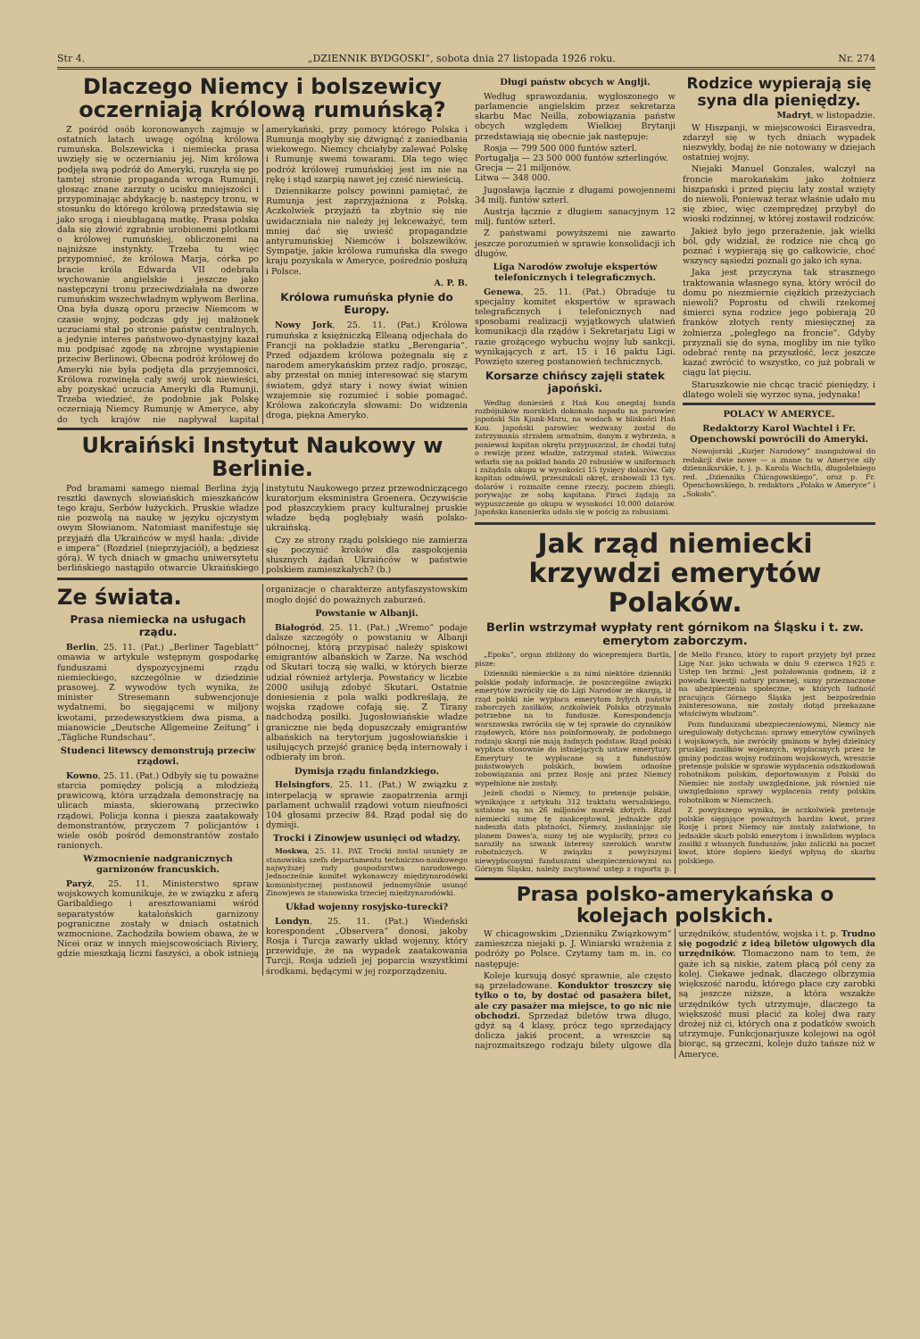Str 4. „DZIENNIK BYDGOSKI“, sobota dnia 27 listopada 1926 roku. Nr. 274
Dlaczego Niemcy i bolszewicy oczerniają królową rumuńską?
Z pośród osób koronowanych zajmuje w ostatnich latach uwagę ogólną królowa rumuńska. Bolszewicka i niemiecka prasa uwzięły się w oczernianiu jej. Nim królowa podjęła swą podróż do Ameryki, ruszyła się po tamtej stronie propaganda wroga Rumunji, głosząc znane zarzuty o ucisku mniejszości i przypominając abdykację b. następcy tronu, w stosunku do którego królową przedstawia się jako srogą i nieubłaganą matkę. Prasa polska dała się złowić zgrabnie urobionemi plotkami o królowej rumuńskiej, obliczonemi na najniższe instynkty. Trzeba tu więc przypomnieć, że królowa Marja, córka po bracie króla Edwarda VII odebrała wychowanie angielskie i jeszcze jako następczyni tronu przeciwdziałała na dworze rumuńskim wszechwładnym wpływom Berlina. Ona była duszą oporu przeciw Niemcom w czasie wojny, podczas gdy jej małżonek uczuciami stał po stronie państw centralnych, a jedynie interes państwowo-dynastyjny kazał mu podpisać zgodę na zbrojne wystąpienie przeciw Berlinowi. Obecna podróż królowej do Ameryki nie była podjęta dla przyjemności. Królowa rozwinęła cały swój urok niewieści, aby pozyskać uczucia Ameryki dla Rumunji. Trzeba wiedzieć, że podobnie jak Polskę oczerniają Niemcy Rumunję w Ameryce, aby do tych krajów nie napływał kapitał amerykański, przy pomocy którego Polska i Rumunja mogłyby się dźwignąć z zaniedbania wiekowego. Niemcy chciałyby zalewać Polskę i Rumunję swemi towarami. Dla tego więc podróż królowej rumuńskiej jest im nie na rękę i stąd szarpią nawet jej cześć niewieścią.
Dziennikarze polscy powinni pamiętać, że Rumunja jest zaprzyjaźniona z Polską. Aczkolwiek przyjaźń ta zbytnio się nie uwidaczniała nie należy jej lekceważyć, tem mniej dać się uwieść propagandzie antyrumuńskiej Niemców i bolszewików. Sympatje, jakie królowa rumuńska dla swego kraju pozyskała w Ameryce, pośrednio posłużą i Polsce.
A. P. B.
Królowa rumuńska płynie do Europy.
Nowy Jork, 25. 11. (Pat.) Królowa rumuńska z księżniczką Elleaną odjechała do Francji na pokładzie statku „Berengaria“. Przed odjazdem królowa pożegnała się z narodem amerykańskim przez radjo, prosząc, aby przestał on mniej interesować się starym światem, gdyż stary i nowy świat winien wzajemnie się rozumieć i sobie pomagać. Królowa zakończyła słowami: Do widzenia droga, piękna Ameryko.
Ukraiński Instytut Naukowy w Berlinie.
Pod bramami samego niemal Berlina żyją resztki dawnych słowiańskich mieszkańców tego kraju, Serbów łużyckich. Pruskie władze nie pozwolą na naukę w języku ojczystym owym Słowianom. Natomiast manifestuje się przyjaźń dla Ukraińców w myśl hasła: „divide e impera“ (Rozdziel (nieprzyjaciół), a będziesz górą). W tych dniach w gmachu uniwersytetu berlińskiego nastąpiło otwarcie Ukraińskiego instytutu Naukowego przez przewodniczącego kuratorjum eksministra Groenera. Oczywiście pod płaszczykiem pracy kulturalnej pruskie władze będą pogłębiały waśń polsko-ukraińską.
Czy ze strony rządu polskiego nie zamierza się poczynić kroków dla zaspokojenia słusznych żądań Ukraińców w państwie polskiem zamieszkałych? (b.)
Ze świata.
Prasa niemiecka na usługach rządu.
Berlin, 25. 11. (Pat.) „Berliner Tageblatt“ omawia w artykule wstępnym gospodarkę funduszami dyspozycyjnemi rządu niemieckiego, szczególnie w dziedzinie prasowej. Z wywodów tych wynika, że minister Stresemann subwencjonuje wydatnemi, bo sięgającemi w miljony kwotami, przedewszystkiem dwa pisma, a mianowicie „Deutsche Allgemeine Zeitung“ i „Tägliche Rundschau“.
Studenci litewscy demonstrują przeciw rządowi.
Kowno, 25. 11. (Pat.) Odbyły się tu poważne starcia pomiędzy policją a młodzieżą prawicową, która urządzała demonstrację na ulicach miasta, skierowaną przeciwko rządowi. Policja konna i piesza zaatakowały demonstrantów, przyczem 7 policjantów i wiele osób pośród demonstrantów zostało ranionych.
Wzmocnienie nadgranicznych garnizonów francuskich.
Paryż, 25. 11. Ministerstwo spraw wojskowych komunikuje, że w związku z aferą Garibaldiego i aresztowaniami wśród separatystów katalońskich garnizony pograniczne zostały w dniach ostatnich wzmocnione. Zachodziła bowiem obawa, że w Nicei oraz w innych miejscowościach Riviery, gdzie mieszkają liczni faszyści, a obok istnieją organizacje o charakterze antyfaszystowskim mogło dojść do poważnych zaburzeń.
Powstanie w Albanji.
Białogród, 25. 11. (Pat.) „Wremo“ podaje dalsze szczegóły o powstaniu w Albanji północnej, którą przypisać należy spiskowi emigrantów albańskich w Zarze. Na wschód od Skutari toczą się walki, w których bierze udział również artylerja. Powstańcy w liczbie 2000 usiłują zdobyć Skutari. Ostatnie doniesienia z pola walki podkreślają, że wojska rządowe cofają się. Z Tirany nadchodzą posiłki. Jugosłowiańskie władze graniczne nie będą dopuszczały emigrantów albańskich na terytorjum jugosłowiańskie i usiłujących przejść granicę będą internowały i odbierały im broń.
Dymisja rządu finlandzkiego.
Helsingfors, 25. 11. (Pat.) W związku z interpelacją w sprawie zaopatrzenia armji parlament uchwalił rządowi votum nieufności 104 głosami przeciw 84. Rząd podał się do dymisji.
Trocki i Zinowjew usunięci od władzy.
Moskwa, 25. 11. PAT. Trocki został usunięty ze stanowiska szefa departamentu techniczno-naukowego najwyższej rady gospodarstwa narodowego. Jednocześnie komitet wykonawczy międzynarodówki komunistycznej postanowił jednomyślnie usunąć Zinowjewa ze stanowiska trzeciej międzynarodówki.
Układ wojenny rosyjsko-turecki?
Londyn, 25. 11. (Pat.) Wiedeński korespondent „Observera“ donosi, jakoby Rosja i Turcja zawarły układ wojenny, który przewiduje, że na wypadek zaatakowania Turcji, Rosja udzieli jej poparcia wszystkimi środkami, będącymi w jej rozporządzeniu.
Długi państw obcych w Anglji.
Według sprawozdania, wygłoszonego w parlamencie angielskim przez sekretarza skarbu Mac Neilla, zobowiązania państw obcych względem Wielkiej Brytanji przedstawiają się obecnie jak następuje:
Rosja — 799 500 000 funtów szterl.
Portugalja — 23 500 000 funtów szterlingów.
Grecja — 21 miljonów.
Litwa — 348 000.
Jugosławja łącznie z długami powojennemi 34 milj. funtów szterl.
Austrja łącznie z długiem sanacyjnym 12 milj. funtów szterl.
Z państwami powyższemi nie zawarto jeszcze porozumień w sprawie konsolidacji ich długów.
Liga Narodów zwołuje ekspertów telefonicznych i telegraficznych.
Genewa, 25. 11. (Pat.) Obraduje tu specjalny komitet ekspertów w sprawach telegraficznych i telefonicznych nad sposobami realizacji wyjątkowych ułatwień komunikacji dla rządów i Sekretarjatu Ligi w razie grożącego wybuchu wojny lub sankcji, wynikających z art. 15 i 16 paktu Ligi. Powzięto szereg postanowień technicznych.
Korsarze chińscy zajęli statek japoński.
Według doniesień z Hań Kou onegdaj banda rozbójników morskich dokonała napadu na parowiec japoński Sin Kjank-Maru, na wodach w bliskości Hań Kou. Japoński parowiec wezwany został do zatrzymania strzałem armatnim, danym z wybrzeża, a ponieważ kapitan okrętu przypuszczał, że chodzi tutaj o rewizję przez władze, zatrzymał statek. Wówczas wdarła się na pokład banda 20 rabusiów w uniformach i zażądała okupu w wysokości 15 tysięcy dolarów. Gdy kapitan odmówił, przeszukali okręt, zrabowali 13 tys. dolarów i rozmaite cenne rzeczy, poczem zbiegli, porywając ze sobą kapitana. Piraci żądają za wypuszczenie go okupu w wysokości 10.000 dolarów. Japońska kanonierka udała się w pościg za rabusiami.
Rodzice wypierają się syna dla pieniędzy.
Madryt, w listopadzie.
W Hiszpanji, w miejscowości Eirasvedra, zdarzył się w tych dniach wypadek niezwykły, bodaj że nie notowany w dziejach ostatniej wojny.
Niejaki Manuel Gonzales, walczył na froncie marokańskim jako żołnierz hiszpański i przed pięciu laty został wzięty do niewoli. Ponieważ teraz właśnie udało mu się zbiec, więc czemprędzej przybył do wioski rodzinnej, w której zostawił rodziców.
Jakież było jego przerażenie, jak wielki ból, gdy widział, że rodzice nie chcą go poznać i wypierają się go całkowicie, choć wszyscy sąsiedzi poznali go jako ich syna.
Jaka jest przyczyna tak strasznego traktowania własnego syna, który wrócił do domu po niezmiernie ciężkich przeżyciach niewoli? Poprostu od chwili rzekomej śmierci syna rodzice jego pobierają 20 franków złotych renty miesięcznej za żołnierza „poległego na froncie“. Gdyby przyznali się do syna, mogliby im nie tylko odebrać rentę na przyszłość, lecz jeszcze kazać zwrócić to wszystko, co już pobrali w ciągu lat pięciu.
Staruszkowie nie chcąc tracić pieniędzy, i dlatego woleli się wyrzec syna, jedynaka!
POLACY W AMERYCE.
Redaktorzy Karol Wachtel i Fr. Openchowski powrócili do Ameryki.
Nowojorski „Kurjer Narodowy“ zaangażował do redakcji dwie nowe — a znane tu w Ameryce siły dziennikarskie, t. j. p. Karola Wachtla, długoletniego red. „Dziennika Chicagowskiego“, oraz p. Fr. Openchowskiego, b. redaktora „Polaka w Ameryce“ i „Sokoła“.
Jak rząd niemiecki krzywdzi emerytów Polaków.
Berlin wstrzymał wypłaty rent górnikom na Śląsku i t. zw. emerytom zaborczym.
„Epoka“, organ zbliżony do wicepremjera Bartla, pisze:
Dzienniki niemieckie a za nimi niektóre dzienniki polskie podały informacje, że poszczególne związki emerytów zwróciły się do Ligi Narodów ze skargą, iż rząd polski nie wypłaca emerytom byłych państw zaborczych zasiłków, aczkolwiek Polska otrzymała potrzebne na to fundusze. Korespondencja warszawska zwróciła się w tej sprawie do czynników rządowych, które nas poinformowały, że podobnego rodzaju skargi nie mają żadnych podstaw. Rząd polski wypłaca stosownie do istniejących ustaw emerytury. Emerytury te wypłacane są z funduszów państwowych polskich, bowiem odnośne zobowiązania ani przez Rosję ani przez Niemcy wypełnione nie zostały.
Jeżeli chodzi o Niemcy, to pretensje polskie, wynikające z artykułu 312 traktatu wersalskiego, ustalone są na 26 miljonów marek złotych. Rząd niemiecki sumę tę zaakceptował, jednakże gdy nadeszła data płatności, Niemcy, zasłaniając się planem Dawes'a, sumy tej nie wypłaciły, przez co naraziły na szwank interesy szerokich warstw robotniczych. W związku z powyższymi niewypłaconymi funduszami ubezpieczeniowymi na Górnym Śląsku, należy zacytować ustęp z raportu p. de Mello Franco, który to raport przyjęty był przez Ligę Nar. jako uchwała w dniu 9 czerwca 1925 r. Ustęp ten brzmi: „Jest pożałowania godnem, iż z powodu kwestji natury prawnej, sumy przeznaczone na ubezpieczenia społeczne, w których ludność pracująca Górnego Śląska jest bezpośrednio zainteresowana, nie zostały dotąd przekazane właściwym władzom“.
Poza funduszami ubezpieczeniowymi, Niemcy nie uregulowały dotychczas: sprawy emerytów cywilnych i wojskowych, nie zwróciły gminom w byłej dzielnicy pruskiej zasiłków wojennych, wypłacanych przez te gminy podczas wojny rodzinom wojskowych, wreszcie pretensje polskie w sprawie wypłacenia odszkodowań robotnikom polskim, deportowanym z Polski do Niemiec nie zostały uwzględnione, jak również nie uwzględniono sprawy wypłacenia renty polskim robotnikom w Niemczech.
Z powyższego wynika, że aczkolwiek pretensje polskie sięgające poważnych bardzo kwot, przez Rosję i przez Niemcy nie zostały załatwione, to jednakże skarb polski emerytom i inwalidom wypłaca zasiłki z własnych funduszów, jako zaliczki na poczet kwot, które dopiero kiedyś wpłyną do skarbu polskiego.
Prasa polsko-amerykańska o kolejach polskich.
W chicagowskim „Dzienniku Związkowym“ zamieszcza niejaki p. J. Winiarski wrażenia z podróży po Polsce. Czytamy tam m. in. co następuje:
Koleje kursują dosyć sprawnie, ale często są przeładowane. Konduktor troszczy się tylko o to, by dostać od pasażera bilet, ale czy pasażer ma miejsce, to go nic nie obchodzi. Sprzedaż biletów trwa długo, gdyż są 4 klasy, prócz tego sprzedający dolicza jakiś procent, a wreszcie są najrozmaitszego rodzaju bilety ulgowe dla urzędników, studentów, wojska i t. p. Trudno się pogodzić z ideą biletów ulgowych dla urzędników. Tłomaczono nam to tem, że gaże ich są niskie, zatem płacą pół ceny za kolej. Ciekawe jednak, dlaczego olbrzymia większość narodu, którego płace czy zarobki są jeszcze niższe, a która wszakże urzędników tych utrzymuje, dlaczego ta większość musi płacić za kolej dwa razy drożej niż ci, których ona z podatków swoich utrzymuje. Funkcjonarjusze kolejowi na ogół biorąc, są grzeczni, koleje dużo tańsze niż w Ameryce.